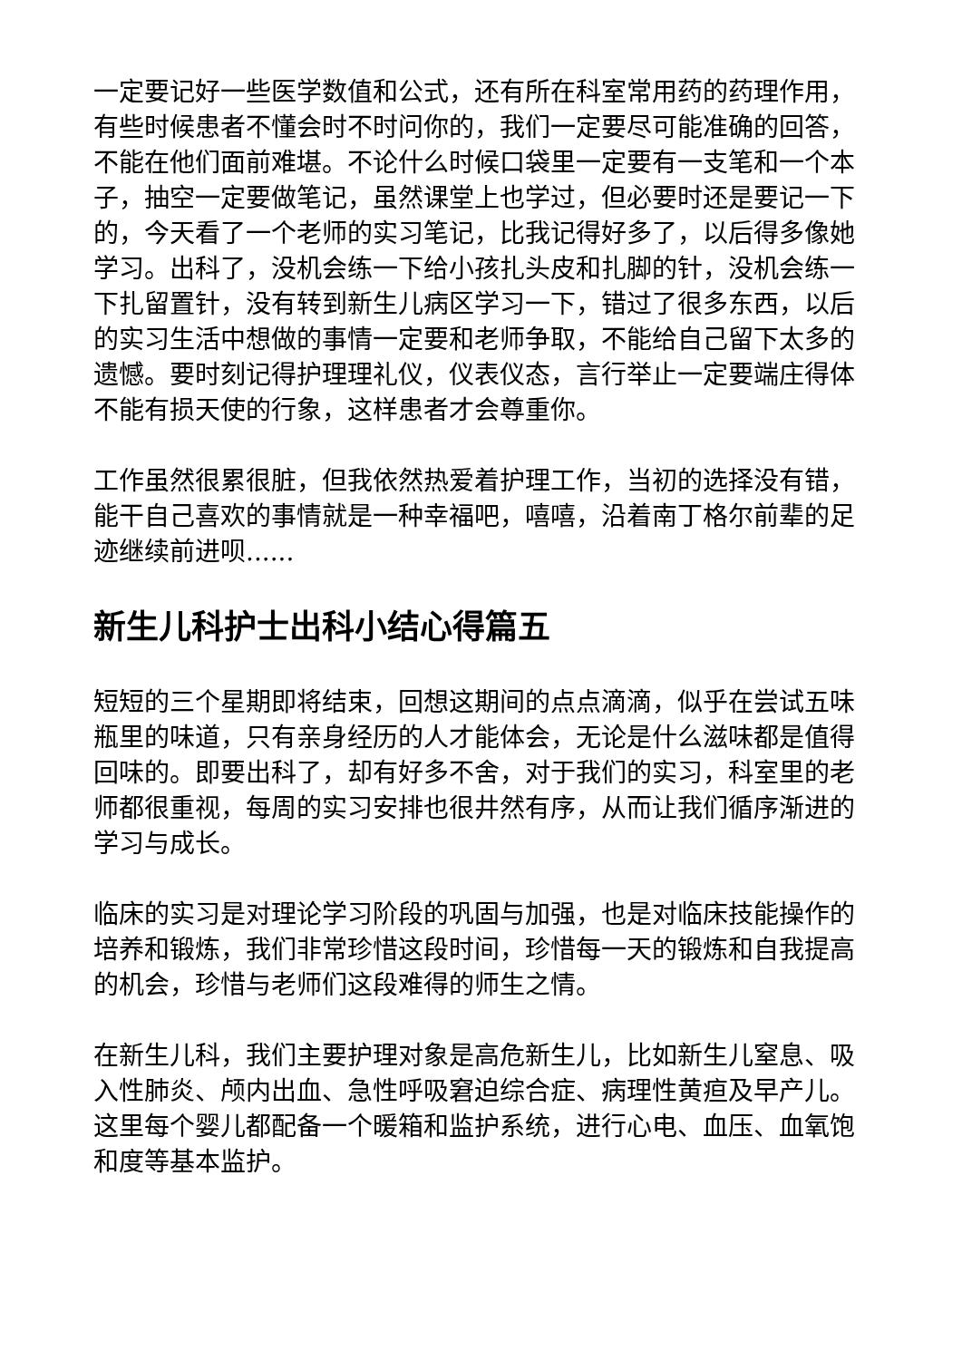一定要记好一些医学数值和公式，还有所在科室常用药的药理作用，有些时候患者不懂会时不时问你的，我们一定要尽可能准确的回答，不能在他们面前难堪。不论什么时候口袋里一定要有一支笔和一个本子，抽空一定要做笔记，虽然课堂上也学过，但必要时还是要记一下的，今天看了一个老师的实习笔记，比我记得好多了，以后得多像她学习。出科了，没机会练一下给小孩扎头皮和扎脚的针，没机会练一下扎留置针，没有转到新生儿病区学习一下，错过了很多东西，以后的实习生活中想做的事情一定要和老师争取，不能给自己留下太多的遗憾。要时刻记得护理理礼仪，仪表仪态，言行举止一定要端庄得体不能有损天使的行象，这样患者才会尊重你。
工作虽然很累很脏，但我依然热爱着护理工作，当初的选择没有错，能干自己喜欢的事情就是一种幸福吧，嘻嘻，沿着南丁格尔前辈的足迹继续前进呗......
新生儿科护士出科小结心得篇五
短短的三个星期即将结束，回想这期间的点点滴滴，似乎在尝试五味瓶里的味道，只有亲身经历的人才能体会，无论是什么滋味都是值得回味的。即要出科了，却有好多不舍，对于我们的实习，科室里的老师都很重视，每周的实习安排也很井然有序，从而让我们循序渐进的学习与成长。
临床的实习是对理论学习阶段的巩固与加强，也是对临床技能操作的培养和锻炼，我们非常珍惜这段时间，珍惜每一天的锻炼和自我提高的机会，珍惜与老师们这段难得的师生之情。
在新生儿科，我们主要护理对象是高危新生儿，比如新生儿窒息、吸入性肺炎、颅内出血、急性呼吸窘迫综合症、病理性黄疸及早产儿。这里每个婴儿都配备一个暖箱和监护系统，进行心电、血压、血氧饱和度等基本监护。